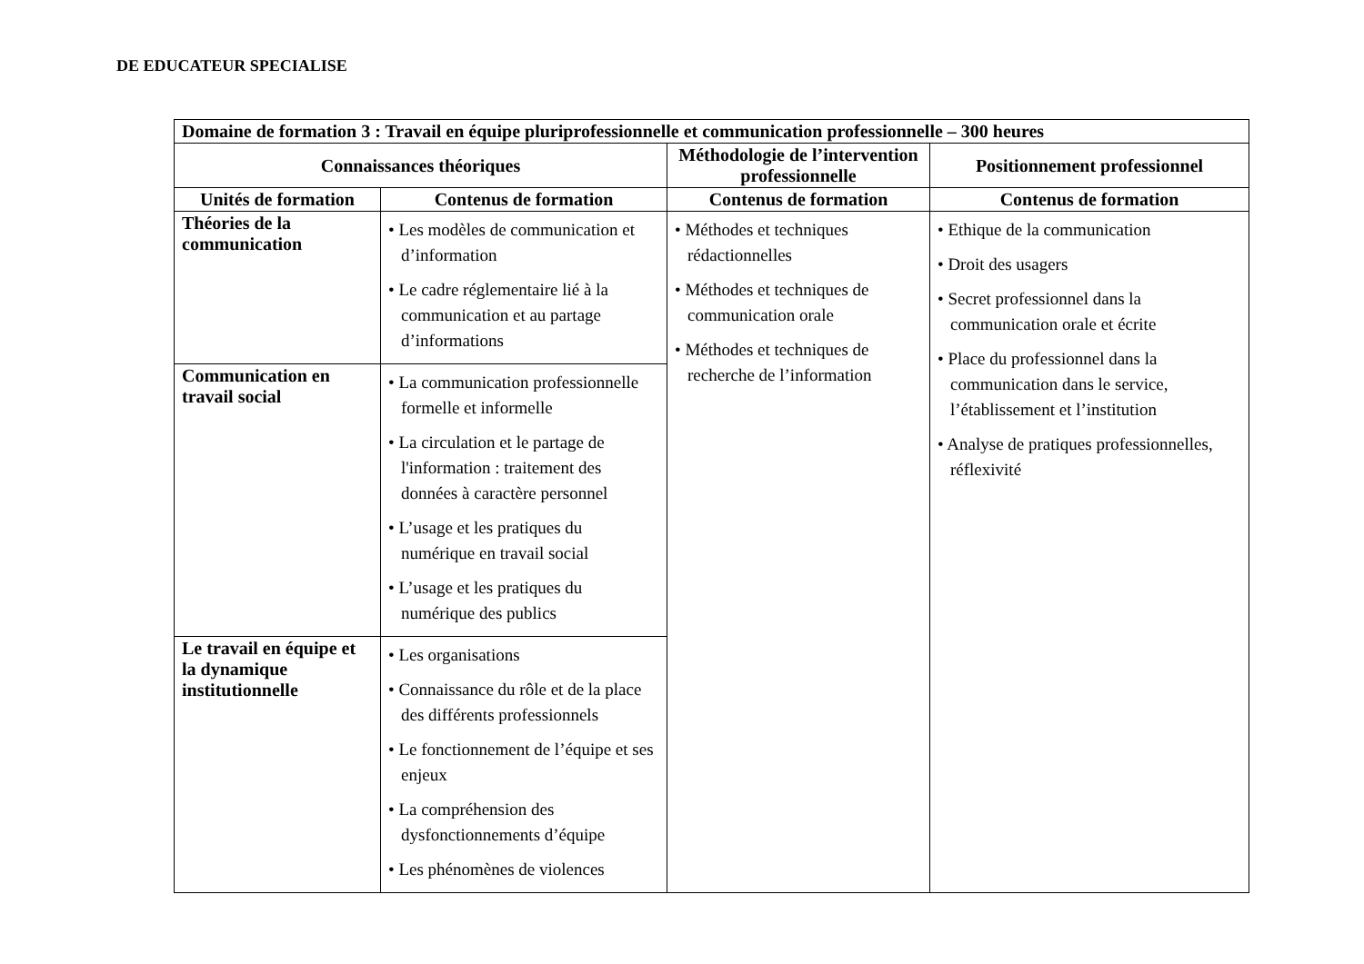DE EDUCATEUR SPECIALISE
| Domaine de formation 3 : Travail en équipe pluriprofessionnelle et communication professionnelle – 300 heures | | | |
| --- | --- | --- | --- |
| Connaissances théoriques | | Méthodologie de l’intervention professionnelle | Positionnement professionnel |
| Unités de formation | Contenus de formation | Contenus de formation | Contenus de formation |
| Théories de la communication | • Les modèles de communication et d’information • Le cadre réglementaire lié à la communication et au partage d’informations | • Méthodes et techniques rédactionnelles • Méthodes et techniques de communication orale • Méthodes et techniques de recherche de l’information | • Ethique de la communication • Droit des usagers • Secret professionnel dans la communication orale et écrite • Place du professionnel dans la communication dans le service, l’établissement et l’institution • Analyse de pratiques professionnelles, réflexivité |
| Communication en travail social | • La communication professionnelle formelle et informelle • La circulation et le partage de l'information : traitement des données à caractère personnel • L’usage et les pratiques du numérique en travail social • L’usage et les pratiques du numérique des publics | | |
| Le travail en équipe et la dynamique institutionnelle | • Les organisations • Connaissance du rôle et de la place des différents professionnels • Le fonctionnement de l’équipe et ses enjeux • La compréhension des dysfonctionnements d’équipe • Les phénomènes de violences | | |